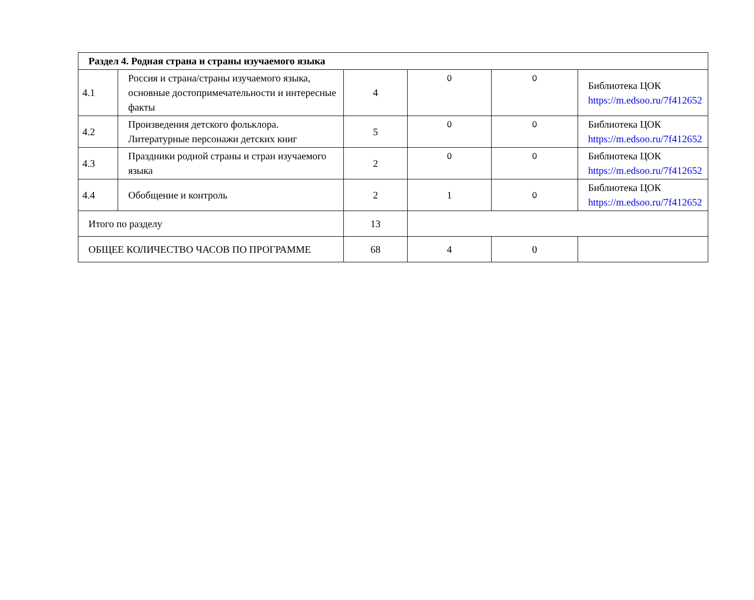| Раздел 4. Родная страна и страны изучаемого языка | | | | | |
| 4.1 | Россия и страна/страны изучаемого языка, основные достопримечательности и интересные факты | 4 | 0 | 0 | Библиотека ЦОК https://m.edsoo.ru/7f412652 |
| 4.2 | Произведения детского фольклора. Литературные персонажи детских книг | 5 | 0 | 0 | Библиотека ЦОК https://m.edsoo.ru/7f412652 |
| 4.3 | Праздники родной страны и стран изучаемого языка | 2 | 0 | 0 | Библиотека ЦОК https://m.edsoo.ru/7f412652 |
| 4.4 | Обобщение и контроль | 2 | 1 | 0 | Библиотека ЦОК https://m.edsoo.ru/7f412652 |
| Итого по разделу | | 13 | | | |
| ОБЩЕЕ КОЛИЧЕСТВО ЧАСОВ ПО ПРОГРАММЕ | | 68 | 4 | 0 | |